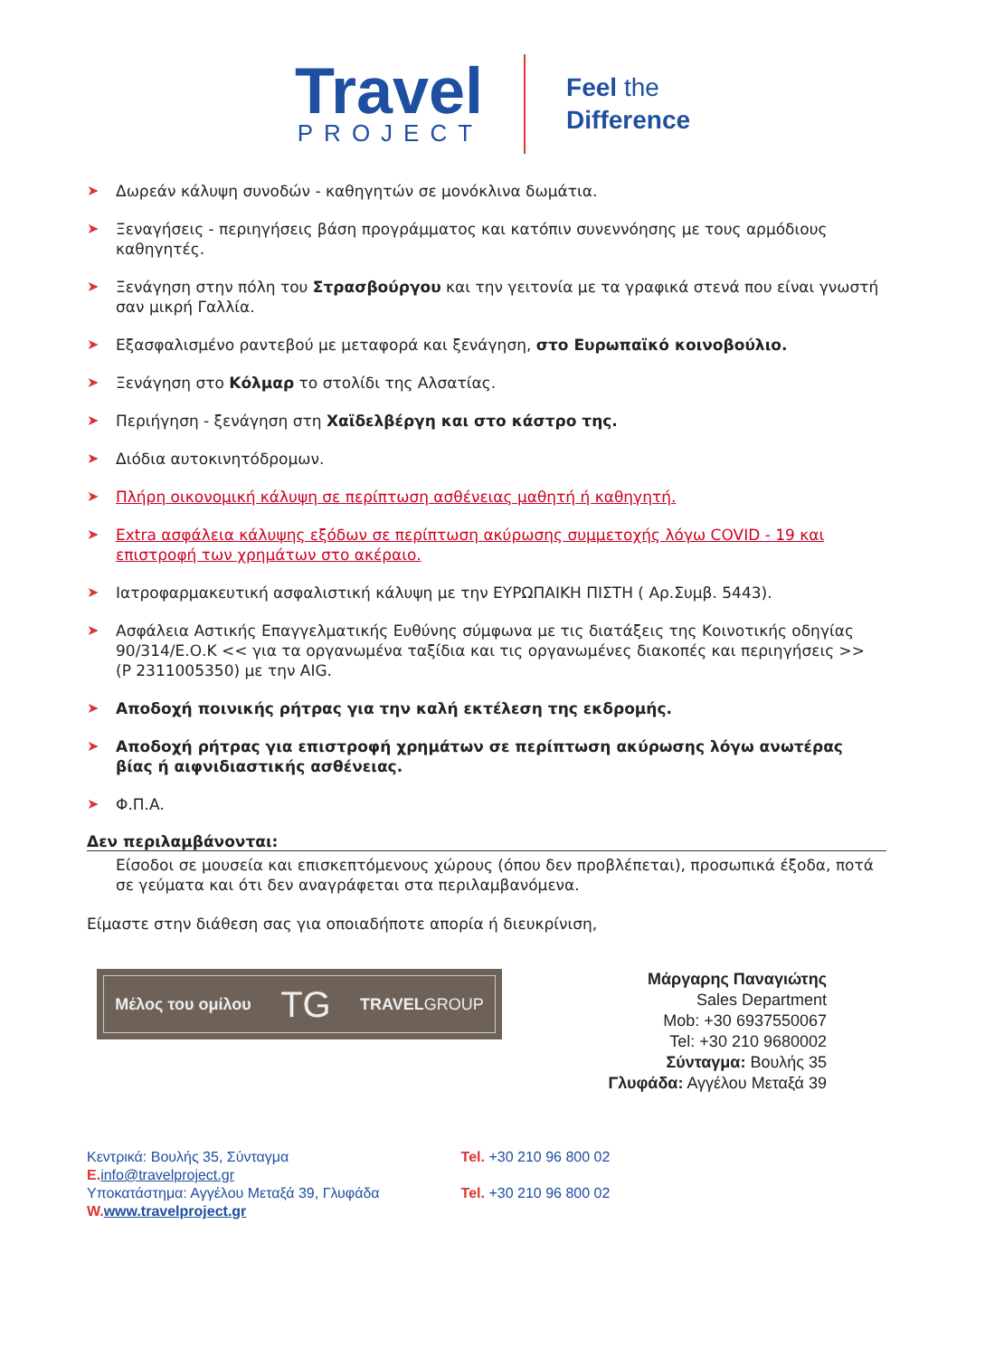Travel
PROJECT
Feel the
Difference
➤ Δωρεάν κάλυψη συνοδών - καθηγητών σε μονόκλινα δωμάτια.
➤ Ξεναγήσεις - περιηγήσεις βάση προγράμματος και κατόπιν συνεννόησης με τους αρμόδιους καθηγητές.
➤ Ξενάγηση στην πόλη του Στρασβούργου και την γειτονία με τα γραφικά στενά που είναι γνωστή σαν μικρή Γαλλία.
➤ Εξασφαλισμένο ραντεβού με μεταφορά και ξενάγηση, στο Ευρωπαϊκό κοινοβούλιο.
➤ Ξενάγηση στο Κόλμαρ το στολίδι της Αλσατίας.
➤ Περιήγηση - ξενάγηση στη Χαϊδελβέργη και στο κάστρο της.
➤ Διόδια αυτοκινητόδρομων.
➤ Πλήρη οικονομική κάλυψη σε περίπτωση ασθένειας μαθητή ή καθηγητή.
➤ Extra ασφάλεια κάλυψης εξόδων σε περίπτωση ακύρωσης συμμετοχής λόγω COVID - 19 και επιστροφή των χρημάτων στο ακέραιο.
➤ Ιατροφαρμακευτική ασφαλιστική κάλυψη με την ΕΥΡΩΠΑΙΚΗ ΠΙΣΤΗ ( Αρ.Συμβ. 5443).
➤ Ασφάλεια Αστικής Επαγγελματικής Ευθύνης σύμφωνα με τις διατάξεις της Κοινοτικής οδηγίας 90/314/Ε.Ο.Κ << για τα οργανωμένα ταξίδια και τις οργανωμένες διακοπές και περιηγήσεις >> (Ρ 2311005350) με την AIG.
➤ Αποδοχή ποινικής ρήτρας για την καλή εκτέλεση της εκδρομής.
➤ Αποδοχή ρήτρας για επιστροφή χρημάτων σε περίπτωση ακύρωσης λόγω ανωτέρας βίας ή αιφνιδιαστικής ασθένειας.
➤ Φ.Π.Α.
Δεν περιλαμβάνονται:
Είσοδοι σε μουσεία και επισκεπτόμενους χώρους (όπου δεν προβλέπεται), προσωπικά έξοδα, ποτά σε γεύματα και ότι δεν αναγράφεται στα περιλαμβανόμενα.
Είμαστε στην διάθεση σας για οποιαδήποτε απορία ή διευκρίνιση,
Μέλος του ομίλου TG TRAVELGROUP
Μάργαρης Παναγιώτης
Sales Department
Mob: +30 6937550067
Tel: +30 210 9680002
Σύνταγμα: Βουλής 35
Γλυφάδα: Αγγέλου Μεταξά 39
Κεντρικά: Βουλής 35, Σύνταγμα
E. info@travelproject.gr
Υποκατάστημα: Αγγέλου Μεταξά 39, Γλυφάδα
W. www.travelproject.gr
Tel. +30 210 96 800 02
Tel. +30 210 96 800 02